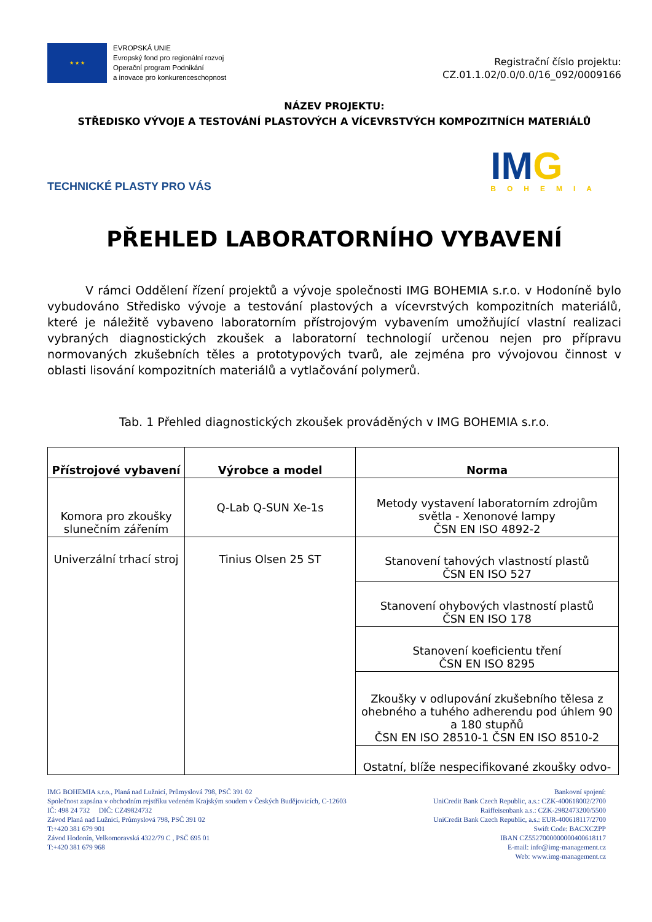★ ★ ★
EVROPSKÁ UNIE
Evropský fond pro regionální rozvoj
Operační program Podnikání
a inovace pro konkurenceschopnost
Registrační číslo projektu:
CZ.01.1.02/0.0/0.0/16_092/0009166
NÁZEV PROJEKTU:
STŘEDISKO VÝVOJE A TESTOVÁNÍ PLASTOVÝCH A VÍCEVRSTVÝCH KOMPOZITNÍCH MATERIÁLŮ
TECHNICKÉ PLASTY PRO VÁS
IMG
BOHEMIA
PŘEHLED LABORATORNÍHO VYBAVENÍ
V rámci Oddělení řízení projektů a vývoje společnosti IMG BOHEMIA s.r.o. v Hodoníně bylo vybudováno Středisko vývoje a testování plastových a vícevrstvých kompozitních materiálů, které je náležitě vybaveno laboratorním přístrojovým vybavením umožňující vlastní realizaci vybraných diagnostických zkoušek a laboratorní technologií určenou nejen pro přípravu normovaných zkušebních těles a prototypových tvarů, ale zejména pro vývojovou činnost v oblasti lisování kompozitních materiálů a vytlačování polymerů.
Tab. 1 Přehled diagnostických zkoušek prováděných v IMG BOHEMIA s.r.o.
| Přístrojové vybavení | Výrobce a model | Norma |
| --- | --- | --- |
| Komora pro zkoušky slunečním zářením | Q-Lab Q-SUN Xe-1s | Metody vystavení laboratorním zdrojům světla - Xenonové lampy ČSN EN ISO 4892-2 |
| Univerzální trhací stroj | Tinius Olsen 25 ST | Stanovení tahových vlastností plastů ČSN EN ISO 527 |
| | | Stanovení ohybových vlastností plastů ČSN EN ISO 178 |
| | | Stanovení koeficientu tření ČSN EN ISO 8295 |
| | | Zkoušky v odlupování zkušebního tělesa z ohebného a tuhého adherendu pod úhlem 90 a 180 stupňů ČSN EN ISO 28510-1 ČSN EN ISO 8510-2 |
| | | Ostatní, blíže nespecifikované zkoušky odvo- |
IMG BOHEMIA s.r.o., Planá nad Lužnicí, Průmyslová 798, PSČ 391 02
Společnost zapsána v obchodním rejstříku vedeném Krajským soudem v Českých Budějovicích, C-12603
IČ: 498 24 732 DIČ: CZ49824732
Závod Planá nad Lužnicí, Průmyslová 798, PSČ 391 02
T:+420 381 679 901
Závod Hodonín, Velkomoravská 4322/79 C , PSČ 695 01
T:+420 381 679 968
Bankovní spojení:
UniCredit Bank Czech Republic, a.s.: CZK-400618002/2700
Raiffeisenbank a.s.: CZK-2982473200/5500
UniCredit Bank Czech Republic, a.s.: EUR-400618117/2700
Swift Code: BACXCZPP
IBAN CZ5527000000000400618117
E-mail: info@img-management.cz
Web: www.img-management.cz